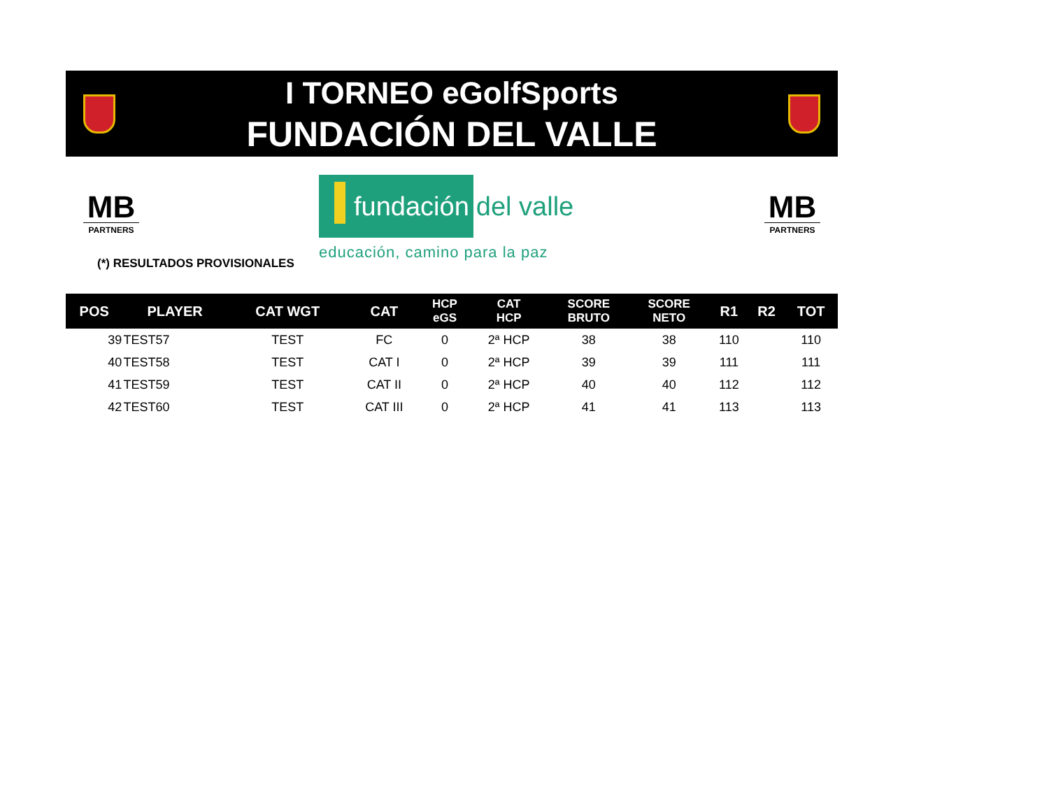I TORNEO eGolfSports
FUNDACIÓN DEL VALLE
MB
PARTNERS
fundación
del valle
educación, camino para la paz
MB
PARTNERS
(*) RESULTADOS PROVISIONALES
| POS | PLAYER | CAT WGT | CAT | HCP eGS | CAT HCP | SCORE BRUTO | SCORE NETO | R1 | R2 | TOT |
| --- | --- | --- | --- | --- | --- | --- | --- | --- | --- | --- |
| 39 | TEST57 | TEST | FC | 0 | 2ª HCP | 38 | 38 | 110 | | 110 |
| 40 | TEST58 | TEST | CAT I | 0 | 2ª HCP | 39 | 39 | 111 | | 111 |
| 41 | TEST59 | TEST | CAT II | 0 | 2ª HCP | 40 | 40 | 112 | | 112 |
| 42 | TEST60 | TEST | CAT III | 0 | 2ª HCP | 41 | 41 | 113 | | 113 |